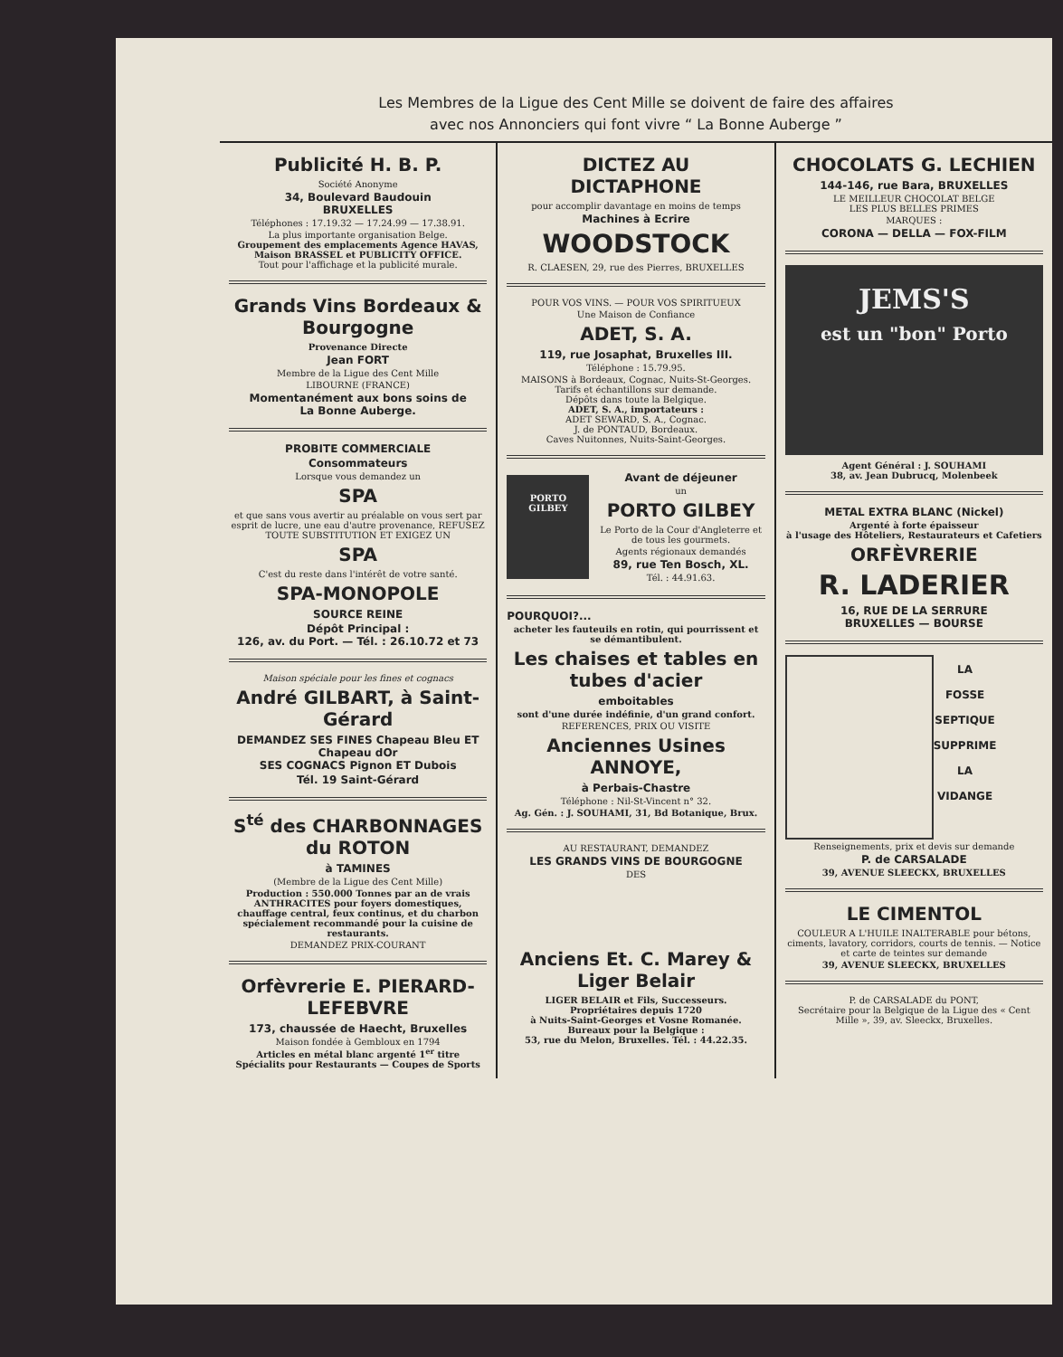Les Membres de la Ligue des Cent Mille se doivent de faire des affaires
avec nos Annonciers qui font vivre “ La Bonne Auberge ”
Publicité H. B. P.
Société Anonyme
34, Boulevard Baudouin
BRUXELLES
Téléphones : 17.19.32 — 17.24.99 — 17.38.91.
La plus importante organisation Belge.
Groupement des emplacements Agence HAVAS, Maison BRASSEL et PUBLICITY OFFICE.
Tout pour l'affichage et la publicité murale.
Grands Vins Bordeaux & Bourgogne
Provenance Directe
Jean FORT
Membre de la Ligue des Cent Mille
LIBOURNE (FRANCE)
Momentanément aux bons soins de
La Bonne Auberge.
PROBITE COMMERCIALE
Consommateurs
Lorsque vous demandez un
SPA
et que sans vous avertir au préalable on vous sert par esprit de lucre, une eau d'autre provenance, REFUSEZ TOUTE SUBSTITUTION ET EXIGEZ UN
SPA
C'est du reste dans l'intérêt de votre santé.
SPA-MONOPOLE
SOURCE REINE
Dépôt Principal :
126, av. du Port. — Tél. : 26.10.72 et 73
Maison spéciale pour les fines et cognacs
André GILBART, à Saint-Gérard
DEMANDEZ SES FINES Chapeau Bleu ET Chapeau dOr
SES COGNACS Pignon ET Dubois
Tél. 19 Saint-Gérard
S<sup>té</sup> des CHARBONNAGES du ROTON
à TAMINES
(Membre de la Ligue des Cent Mille)
Production : 550.000 Tonnes par an de vrais ANTHRACITES pour foyers domestiques, chauffage central, feux continus, et du charbon spécialement recommandé pour la cuisine de restaurants.
DEMANDEZ PRIX-COURANT
Orfèvrerie E. PIERARD-LEFEBVRE
173, chaussée de Haecht, Bruxelles
Maison fondée à Gembloux en 1794
Articles en métal blanc argenté 1<sup>er</sup> titre
Spécialits pour Restaurants — Coupes de Sports
DICTEZ AU
DICTAPHONE
pour accomplir davantage en moins de temps
Machines à Ecrire
WOODSTOCK
R. CLAESEN, 29, rue des Pierres, BRUXELLES
POUR VOS VINS. — POUR VOS SPIRITUEUX
Une Maison de Confiance
ADET, S. A.
119, rue Josaphat, Bruxelles III.
Téléphone : 15.79.95.
MAISONS à Bordeaux, Cognac, Nuits-St-Georges.
Tarifs et échantillons sur demande.
Dépôts dans toute la Belgique.
ADET, S. A., importateurs :
ADET SEWARD, S. A., Cognac.
J. de PONTAUD, Bordeaux.
Caves Nuitonnes, Nuits-Saint-Georges.
PORTO GILBEY
Avant de déjeuner
un
PORTO GILBEY
Le Porto de la Cour d'Angleterre et de tous les gourmets.
Agents régionaux demandés
89, rue Ten Bosch, XL.
Tél. : 44.91.63.
POURQUOI?...
acheter les fauteuils en rotin, qui pourrissent et se démantibulent.
Les chaises et tables en tubes d'acier
emboitables
sont d'une durée indéfinie, d'un grand confort.
REFERENCES, PRIX OU VISITE
Anciennes Usines ANNOYE,
à Perbais-Chastre
Téléphone : Nil-St-Vincent n° 32.
Ag. Gén. : J. SOUHAMI, 31, Bd Botanique, Brux.
AU RESTAURANT, DEMANDEZ
LES GRANDS VINS DE BOURGOGNE
DES
Anciens Et. C. Marey & Liger Belair
LIGER BELAIR et Fils, Successeurs.
Propriétaires depuis 1720
à Nuits-Saint-Georges et Vosne Romanée.
Bureaux pour la Belgique :
53, rue du Melon, Bruxelles. Tél. : 44.22.35.
CHOCOLATS G. LECHIEN
144-146, rue Bara, BRUXELLES
LE MEILLEUR CHOCOLAT BELGE
LES PLUS BELLES PRIMES
MARQUES :
CORONA — DELLA — FOX-FILM
JEMS'S
est un "bon" Porto
Agent Général : J. SOUHAMI
38, av. Jean Dubrucq, Molenbeek
METAL EXTRA BLANC (Nickel)
Argenté à forte épaisseur
à l'usage des Hôteliers, Restaurateurs et Cafetiers
ORFÈVRERIE
R. LADERIER
16, RUE DE LA SERRURE
BRUXELLES — BOURSE
LA
FOSSE
SEPTIQUE
SUPPRIME
LA
VIDANGE
Renseignements, prix et devis sur demande
P. de CARSALADE
39, AVENUE SLEECKX, BRUXELLES
LE CIMENTOL
COULEUR A L'HUILE INALTERABLE pour bétons, ciments, lavatory, corridors, courts de tennis. — Notice et carte de teintes sur demande
39, AVENUE SLEECKX, BRUXELLES
P. de CARSALADE du PONT,
Secrétaire pour la Belgique de la Ligue des « Cent Mille », 39, av. Sleeckx, Bruxelles.